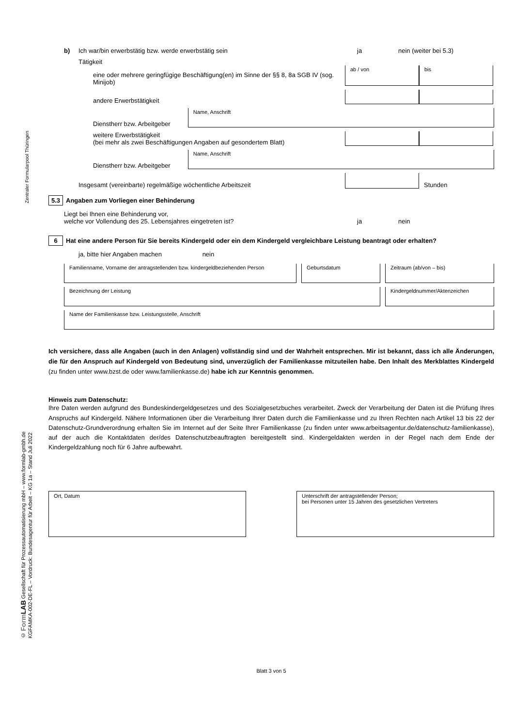Zentraler Formularpool Thüringen
© Form LAB Gesellschaft für Prozessautomatisierung mbH – www.formlab-gmbh.de
KGFAMKA-002-DE-FL – Vordruck: Bundesagentur für Arbeit – KG 1a – Stand Juli 2022
b) Ich war/bin erwerbstätig bzw. werde erwerbstätig sein ja nein (weiter bei 5.3)
Tätigkeit
eine oder mehrere geringfügige Beschäftigung(en) im Sinne der §§ 8, 8a SGB IV (sog. Minijob)
ab / von
bis
andere Erwerbstätigkeit
Dienstherr bzw. Arbeitgeber
Name, Anschrift
weitere Erwerbstätigkeit
(bei mehr als zwei Beschäftigungen Angaben auf gesondertem Blatt)
Dienstherr bzw. Arbeitgeber
Name, Anschrift
Insgesamt (vereinbarte) regelmäßige wöchentliche Arbeitszeit
Stunden
5.3 Angaben zum Vorliegen einer Behinderung
Liegt bei Ihnen eine Behinderung vor,
welche vor Vollendung des 25. Lebensjahres eingetreten ist? ja nein
6 Hat eine andere Person für Sie bereits Kindergeld oder ein dem Kindergeld vergleichbare Leistung beantragt oder erhalten?
ja, bitte hier Angaben machen nein
Familienname, Vorname der antragstellenden bzw. kindergeldbeziehenden Person
Geburtsdatum
Zeitraum (ab/von – bis)
Bezeichnung der Leistung
Kindergeldnummer/Aktenzeichen
Name der Familienkasse bzw. Leistungsstelle, Anschrift
Ich versichere, dass alle Angaben (auch in den Anlagen) vollständig sind und der Wahrheit entsprechen. Mir ist bekannt, dass ich alle Änderungen, die für den Anspruch auf Kindergeld von Bedeutung sind, unverzüglich der Familienkasse mitzuteilen habe. Den Inhalt des Merkblattes Kindergeld (zu finden unter www.bzst.de oder www.familienkasse.de) habe ich zur Kenntnis genommen.
Hinweis zum Datenschutz:
Ihre Daten werden aufgrund des Bundeskindergeldgesetzes und des Sozialgesetzbuches verarbeitet. Zweck der Verarbeitung der Daten ist die Prüfung Ihres Anspruchs auf Kindergeld. Nähere Informationen über die Verarbeitung Ihrer Daten durch die Familienkasse und zu Ihren Rechten nach Artikel 13 bis 22 der Datenschutz-Grundverordnung erhalten Sie im Internet auf der Seite Ihrer Familienkasse (zu finden unter www.arbeitsagentur.de/datenschutz-familienkasse), auf der auch die Kontaktdaten der/des Datenschutzbeauftragten bereitgestellt sind. Kindergeldakten werden in der Regel nach dem Ende der Kindergeldzahlung noch für 6 Jahre aufbewahrt.
Ort, Datum Unterschrift der antragstellender Person;
bei Personen unter 15 Jahren des gesetzlichen Vertreters
Blatt 3 von 5